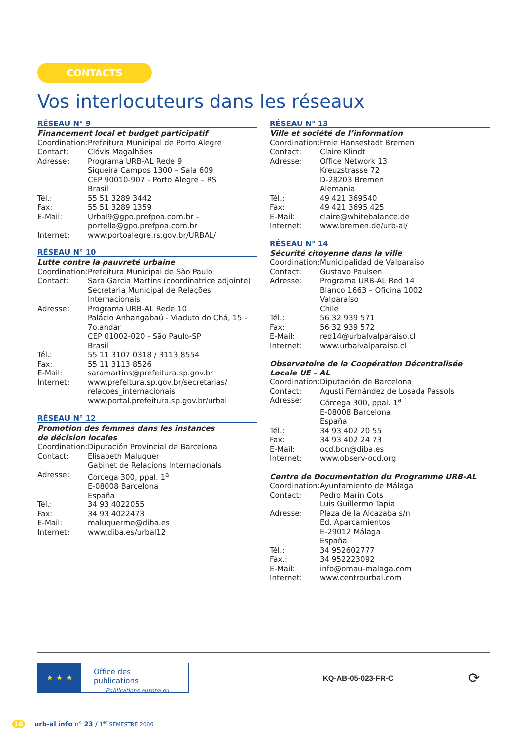CONTACTS
Vos interlocuteurs dans les réseaux
RÉSEAU N° 9
Financement local et budget participatif
| Coordination: | Prefeitura Municipal de Porto Alegre |
| Contact: | Clóvis Magalhães |
| Adresse: | Programa URB-AL Rede 9 Siqueira Campos 1300 – Sala 609 CEP 90010-907 - Porto Alegre – RS Brasil |
| Tél.: | 55 51 3289 3442 |
| Fax: | 55 51 3289 1359 |
| E-Mail: | Urbal9@gpo.prefpoa.com.br – portella@gpo.prefpoa.com.br |
| Internet: | www.portoalegre.rs.gov.br/URBAL/ |
RÉSEAU N° 10
Lutte contre la pauvreté urbaine
| Coordination: | Prefeitura Municipal de São Paulo |
| Contact: | Sara Garcia Martins (coordinatrice adjointe) Secretaria Municipal de Relações Internacionais |
| Adresse: | Programa URB-AL Rede 10 Palácio Anhangabaú - Viaduto do Chá, 15 - 7o.andar CEP 01002-020 - São Paulo-SP Brasil |
| Tél.: | 55 11 3107 0318 / 3113 8554 |
| Fax: | 55 11 3113 8526 |
| E-Mail: | saramartins@prefeitura.sp.gov.br |
| Internet: | www.prefeitura.sp.gov.br/secretarias/ relacoes_internacionais www.portal.prefeitura.sp.gov.br/urbal |
RÉSEAU N° 12
Promotion des femmes dans les instances
de décision locales
| Coordination: | Diputación Provincial de Barcelona |
| Contact: | Elisabeth Maluquer Gabinet de Relacions Internacionals |
| Adresse: | Còrcega 300, ppal. 1<sup>a</sup> E-08008 Barcelona España |
| Tél.: | 34 93 4022055 |
| Fax: | 34 93 4022473 |
| E-Mail: | maluquerme@diba.es |
| Internet: | www.diba.es/urbal12 |
RÉSEAU N° 13
Ville et société de l’information
| Coordination: | Freie Hansestadt Bremen |
| Contact: | Claire Klindt |
| Adresse: | Office Network 13 Kreuzstrasse 72 D-28203 Bremen Alemania |
| Tél.: | 49 421 369540 |
| Fax: | 49 421 3695 425 |
| E-Mail: | claire@whitebalance.de |
| Internet: | www.bremen.de/urb-al/ |
RÉSEAU N° 14
Sécurité citoyenne dans la ville
| Coordination: | Municipalidad de Valparaíso |
| Contact: | Gustavo Paulsen |
| Adresse: | Programa URB-AL Red 14 Blanco 1663 – Oficina 1002 Valparaíso Chile |
| Tél.: | 56 32 939 571 |
| Fax: | 56 32 939 572 |
| E-Mail: | red14@urbalvalparaiso.cl |
| Internet: | www.urbalvalparaiso.cl |
Observatoire de la Coopération Décentralisée Locale UE – AL
| Coordination: | Diputación de Barcelona |
| Contact: | Agustí Fernández de Losada Passols |
| Adresse: | Córcega 300, ppal. 1<sup>a</sup> E-08008 Barcelona España |
| Tél.: | 34 93 402 20 55 |
| Fax: | 34 93 402 24 73 |
| E-Mail: | ocd.bcn@diba.es |
| Internet: | www.observ-ocd.org |
Centre de Documentation du Programme URB-AL
| Coordination: | Ayuntamiento de Málaga |
| Contact: | Pedro Marín Cots Luis Guillermo Tapia |
| Adresse: | Plaza de la Alcazaba s/n Ed. Aparcamientos E-29012 Málaga España |
| Tél.: | 34 952602777 |
| Fax.: | 34 952223092 |
| E-Mail: | info@omau-malaga.com |
| Internet: | www.centrourbal.com |
★ ★ ★
Office des publications
Publications.europa.eu
KQ-AB-05-023-FR-C
⟳
16 urb-al info n° 23 / 1<sup>er</sup> SEMESTRE 2006